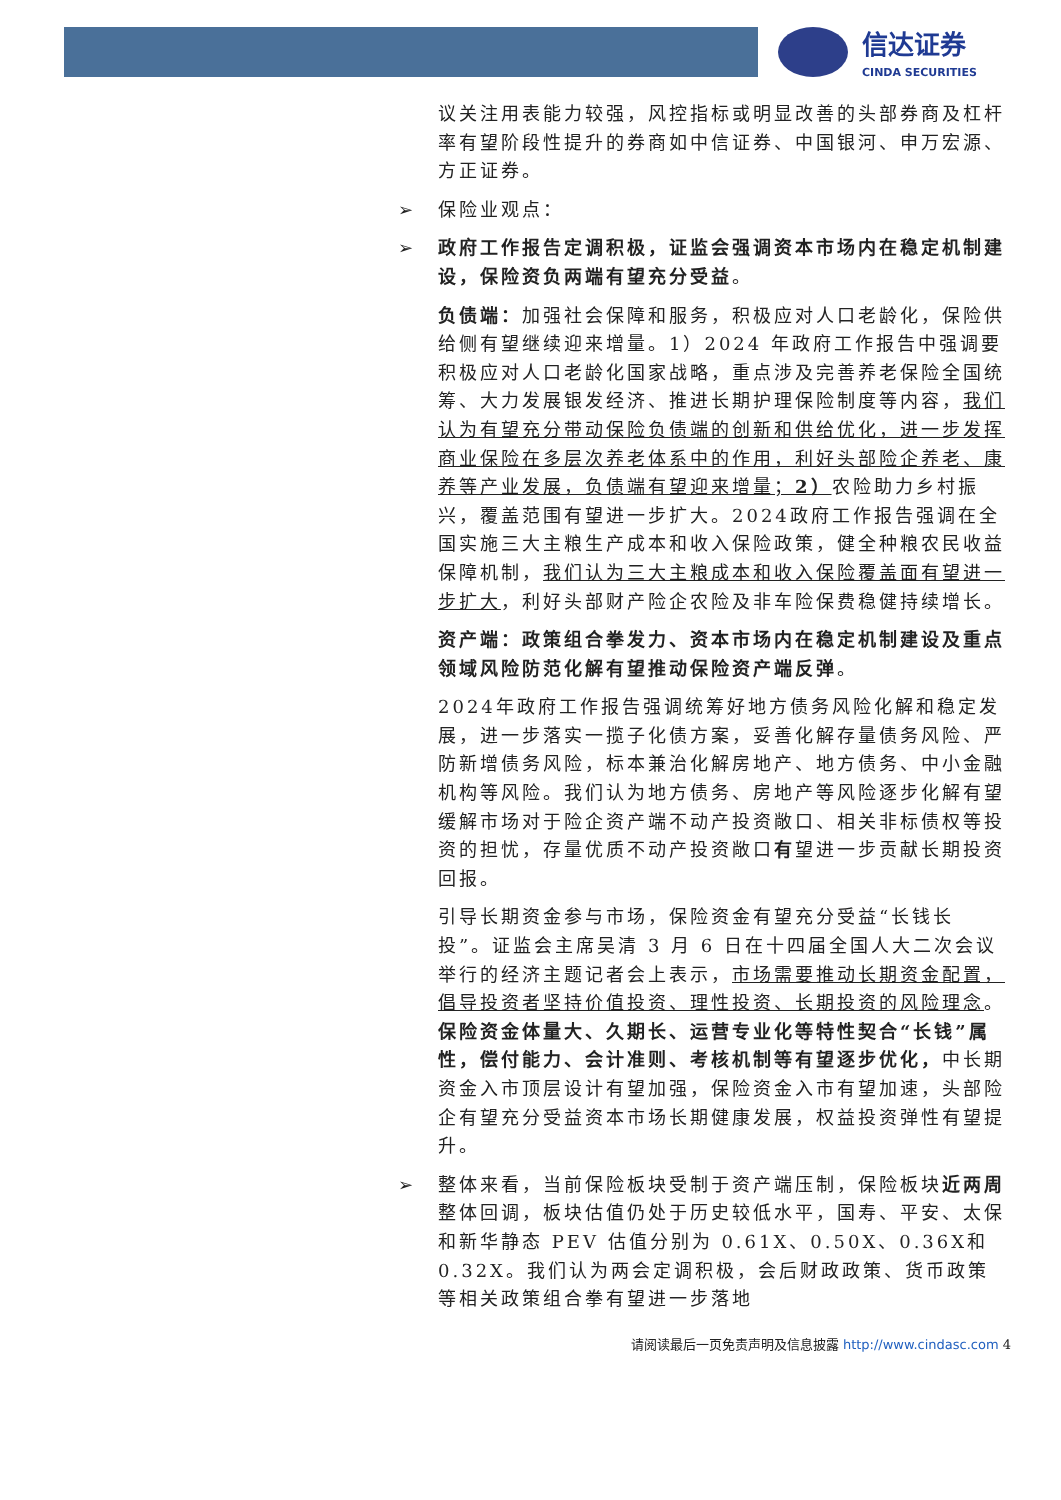信达证券
CINDA SECURITIES
议关注用表能力较强，风控指标或明显改善的头部券商及杠杆率有望阶段性提升的券商如中信证券、中国银河、申万宏源、方正证券。
➢ 保险业观点：
➢ 政府工作报告定调积极，证监会强调资本市场内在稳定机制建设，保险资负两端有望充分受益。
负债端：加强社会保障和服务，积极应对人口老龄化，保险供给侧有望继续迎来增量。1）2024 年政府工作报告中强调要积极应对人口老龄化国家战略，重点涉及完善养老保险全国统筹、大力发展银发经济、推进长期护理保险制度等内容，我们认为有望充分带动保险负债端的创新和供给优化，进一步发挥商业保险在多层次养老体系中的作用，利好头部险企养老、康养等产业发展，负债端有望迎来增量；2）农险助力乡村振兴，覆盖范围有望进一步扩大。2024政府工作报告强调在全国实施三大主粮生产成本和收入保险政策，健全种粮农民收益保障机制，我们认为三大主粮成本和收入保险覆盖面有望进一步扩大，利好头部财产险企农险及非车险保费稳健持续增长。
资产端：政策组合拳发力、资本市场内在稳定机制建设及重点领域风险防范化解有望推动保险资产端反弹。
2024年政府工作报告强调统筹好地方债务风险化解和稳定发展，进一步落实一揽子化债方案，妥善化解存量债务风险、严防新增债务风险，标本兼治化解房地产、地方债务、中小金融机构等风险。我们认为地方债务、房地产等风险逐步化解有望缓解市场对于险企资产端不动产投资敞口、相关非标债权等投资的担忧，存量优质不动产投资敞口有望进一步贡献长期投资回报。
引导长期资金参与市场，保险资金有望充分受益“长钱长投”。证监会主席吴清 3 月 6 日在十四届全国人大二次会议举行的经济主题记者会上表示，市场需要推动长期资金配置，倡导投资者坚持价值投资、理性投资、长期投资的风险理念。保险资金体量大、久期长、运营专业化等特性契合“长钱”属性，偿付能力、会计准则、考核机制等有望逐步优化，中长期资金入市顶层设计有望加强，保险资金入市有望加速，头部险企有望充分受益资本市场长期健康发展，权益投资弹性有望提升。
➢ 整体来看，当前保险板块受制于资产端压制，保险板块近两周整体回调，板块估值仍处于历史较低水平，国寿、平安、太保和新华静态 PEV 估值分别为 0.61X、0.50X、0.36X和0.32X。我们认为两会定调积极，会后财政政策、货币政策等相关政策组合拳有望进一步落地
请阅读最后一页免责声明及信息披露 http://www.cindasc.com 4